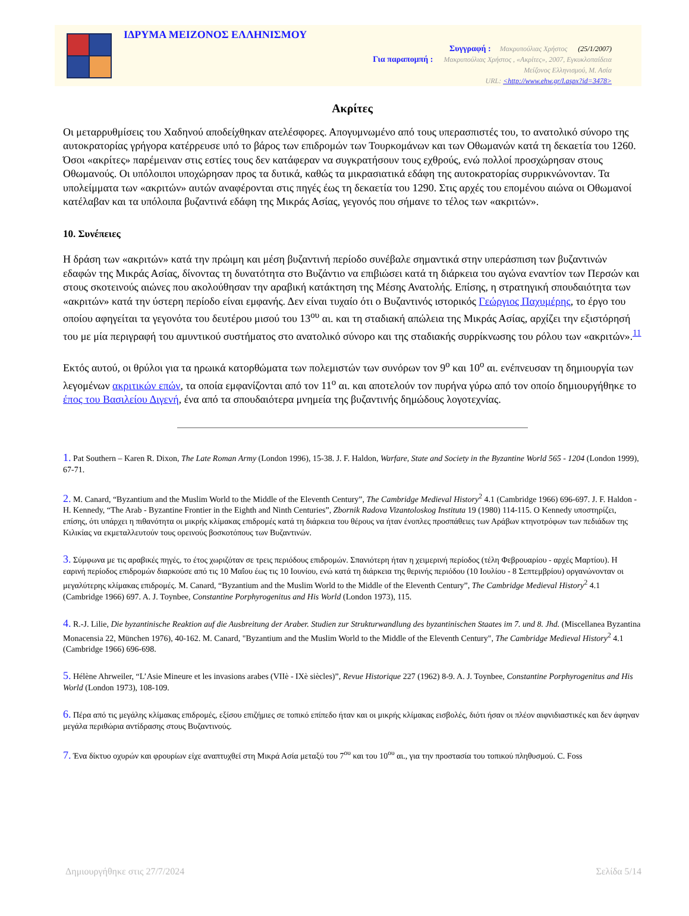ΙΔΡΥΜΑ ΜΕΙΖΟΝΟΣ ΕΛΛΗΝΙΣΜΟΥ
Συγγραφή : Μακρυπούλιας Χρήστος (25/1/2007)
Για παραπομπή : Μακρυπούλιας Χρήστος , «Ακρίτες», 2007, Εγκυκλοπαίδεια
Μείζονος Ελληνισμού, Μ. Ασία
URL: <http://www.ehw.gr/l.aspx?id=3478>
Ακρίτες
Οι μεταρρυθμίσεις του Χαδηνού αποδείχθηκαν ατελέσφορες. Απογυμνωμένο από τους υπερασπιστές του, το ανατολικό σύνορο της αυτοκρατορίας γρήγορα κατέρρευσε υπό το βάρος των επιδρομών των Τουρκομάνων και των Οθωμανών κατά τη δεκαετία του 1260. Όσοι «ακρίτες» παρέμειναν στις εστίες τους δεν κατάφεραν να συγκρατήσουν τους εχθρούς, ενώ πολλοί προσχώρησαν στους Οθωμανούς. Οι υπόλοιποι υποχώρησαν προς τα δυτικά, καθώς τα μικρασιατικά εδάφη της αυτοκρατορίας συρρικνώνονταν. Τα υπολείμματα των «ακριτών» αυτών αναφέρονται στις πηγές έως τη δεκαετία του 1290. Στις αρχές του επομένου αιώνα οι Οθωμανοί κατέλαβαν και τα υπόλοιπα βυζαντινά εδάφη της Μικράς Ασίας, γεγονός που σήμανε το τέλος των «ακριτών».
10. Συνέπειες
Η δράση των «ακριτών» κατά την πρώιμη και μέση βυζαντινή περίοδο συνέβαλε σημαντικά στην υπεράσπιση των βυζαντινών εδαφών της Μικράς Ασίας, δίνοντας τη δυνατότητα στο Βυζάντιο να επιβιώσει κατά τη διάρκεια του αγώνα εναντίον των Περσών και στους σκοτεινούς αιώνες που ακολούθησαν την αραβική κατάκτηση της Μέσης Ανατολής. Επίσης, η στρατηγική σπουδαιότητα των «ακριτών» κατά την ύστερη περίοδο είναι εμφανής. Δεν είναι τυχαίο ότι ο Βυζαντινός ιστορικός Γεώργιος Παχυμέρης, το έργο του οποίου αφηγείται τα γεγονότα του δευτέρου μισού του 13<sup>ου</sup> αι. και τη σταδιακή απώλεια της Μικράς Ασίας, αρχίζει την εξιστόρησή του με μία περιγραφή του αμυντικού συστήματος στο ανατολικό σύνορο και της σταδιακής συρρίκνωσης του ρόλου των «ακριτών».<sup>11</sup>
Εκτός αυτού, οι θρύλοι για τα ηρωικά κατορθώματα των πολεμιστών των συνόρων τον 9<sup>ο</sup> και 10<sup>ο</sup> αι. ενέπνευσαν τη δημιουργία των λεγομένων ακριτικών επών, τα οποία εμφανίζονται από τον 11<sup>ο</sup> αι. και αποτελούν τον πυρήνα γύρω από τον οποίο δημιουργήθηκε το έπος του Βασιλείου Διγενή, ένα από τα σπουδαιότερα μνημεία της βυζαντινής δημώδους λογοτεχνίας.
1. Pat Southern – Karen R. Dixon, The Late Roman Army (London 1996), 15-38. J. F. Haldon, Warfare, State and Society in the Byzantine World 565 - 1204 (London 1999), 67-71.
2. M. Canard, “Byzantium and the Muslim World to the Middle of the Eleventh Century”, The Cambridge Medieval History<sup>2</sup> 4.1 (Cambridge 1966) 696-697. J. F. Haldon - H. Kennedy, “The Arab - Byzantine Frontier in the Eighth and Ninth Centuries”, Zbornik Radova Vizantoloskog Instituta 19 (1980) 114-115. Ο Kennedy υποστηρίζει, επίσης, ότι υπάρχει η πιθανότητα οι μικρής κλίμακας επιδρομές κατά τη διάρκεια του θέρους να ήταν ένοπλες προσπάθειες των Αράβων κτηνοτρόφων των πεδιάδων της Κιλικίας να εκμεταλλευτούν τους ορεινούς βοσκοτόπους των Βυζαντινών.
3. Σύμφωνα με τις αραβικές πηγές, το έτος χωριζόταν σε τρεις περιόδους επιδρομών. Σπανιότερη ήταν η χειμερινή περίοδος (τέλη Φεβρουαρίου - αρχές Μαρτίου). Η εαρινή περίοδος επιδρομών διαρκούσε από τις 10 Μαΐου έως τις 10 Ιουνίου, ενώ κατά τη διάρκεια της θερινής περιόδου (10 Ιουλίου - 8 Σεπτεμβρίου) οργανώνονταν οι μεγαλύτερης κλίμακας επιδρομές. M. Canard, “Byzantium and the Muslim World to the Middle of the Eleventh Century”, The Cambridge Medieval History<sup>2</sup> 4.1 (Cambridge 1966) 697. A. J. Toynbee, Constantine Porphyrogenitus and His World (London 1973), 115.
4. R.-J. Lilie, Die byzantinische Reaktion auf die Ausbreitung der Araber. Studien zur Strukturwandlung des byzantinischen Staates im 7. und 8. Jhd. (Miscellanea Byzantina Monacensia 22, München 1976), 40-162. M. Canard, "Byzantium and the Muslim World to the Middle of the Eleventh Century", The Cambridge Medieval History<sup>2</sup> 4.1 (Cambridge 1966) 696-698.
5. Hélène Ahrweiler, “L’Asie Mineure et les invasions arabes (VIIè - IXè siècles)”, Revue Historique 227 (1962) 8-9. A. J. Toynbee, Constantine Porphyrogenitus and His World (London 1973), 108-109.
6. Πέρα από τις μεγάλης κλίμακας επιδρομές, εξίσου επιζήμιες σε τοπικό επίπεδο ήταν και οι μικρής κλίμακας εισβολές, διότι ήσαν οι πλέον αιφνιδιαστικές και δεν άφηναν μεγάλα περιθώρια αντίδρασης στους Βυζαντινούς.
7. Ένα δίκτυο οχυρών και φρουρίων είχε αναπτυχθεί στη Μικρά Ασία μεταξύ του 7<sup>ου</sup> και του 10<sup>ου</sup> αι., για την προστασία του τοπικού πληθυσμού. C. Foss
Δημιουργήθηκε στις 27/7/2024 Σελίδα 5/14